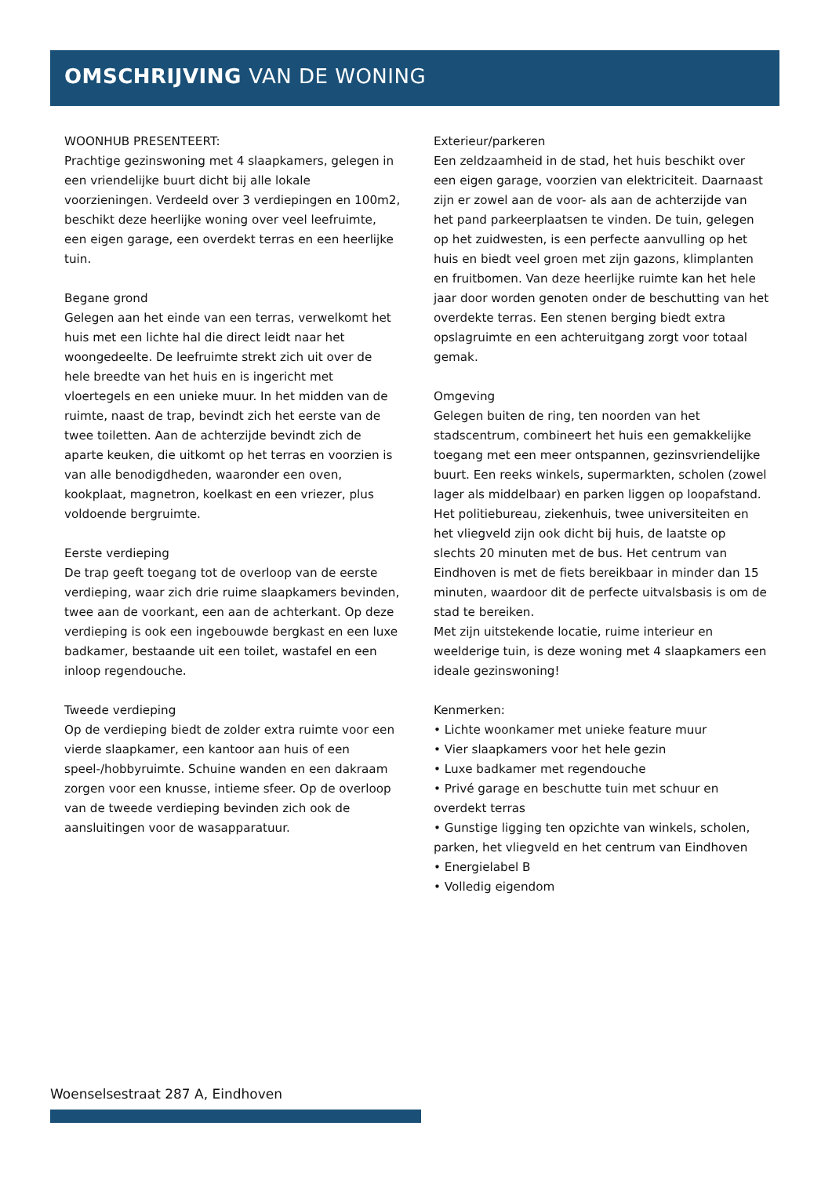OMSCHRIJVING VAN DE WONING
WOONHUB PRESENTEERT:
Prachtige gezinswoning met 4 slaapkamers, gelegen in een vriendelijke buurt dicht bij alle lokale voorzieningen. Verdeeld over 3 verdiepingen en 100m2, beschikt deze heerlijke woning over veel leefruimte, een eigen garage, een overdekt terras en een heerlijke tuin.
Begane grond
Gelegen aan het einde van een terras, verwelkomt het huis met een lichte hal die direct leidt naar het woongedeelte. De leefruimte strekt zich uit over de hele breedte van het huis en is ingericht met vloertegels en een unieke muur. In het midden van de ruimte, naast de trap, bevindt zich het eerste van de twee toiletten. Aan de achterzijde bevindt zich de aparte keuken, die uitkomt op het terras en voorzien is van alle benodigdheden, waaronder een oven, kookplaat, magnetron, koelkast en een vriezer, plus voldoende bergruimte.
Eerste verdieping
De trap geeft toegang tot de overloop van de eerste verdieping, waar zich drie ruime slaapkamers bevinden, twee aan de voorkant, een aan de achterkant. Op deze verdieping is ook een ingebouwde bergkast en een luxe badkamer, bestaande uit een toilet, wastafel en een inloop regendouche.
Tweede verdieping
Op de verdieping biedt de zolder extra ruimte voor een vierde slaapkamer, een kantoor aan huis of een speel-/hobbyruimte. Schuine wanden en een dakraam zorgen voor een knusse, intieme sfeer. Op de overloop van de tweede verdieping bevinden zich ook de aansluitingen voor de wasapparatuur.
Exterieur/parkeren
Een zeldzaamheid in de stad, het huis beschikt over een eigen garage, voorzien van elektriciteit. Daarnaast zijn er zowel aan de voor- als aan de achterzijde van het pand parkeerplaatsen te vinden. De tuin, gelegen op het zuidwesten, is een perfecte aanvulling op het huis en biedt veel groen met zijn gazons, klimplanten en fruitbomen. Van deze heerlijke ruimte kan het hele jaar door worden genoten onder de beschutting van het overdekte terras. Een stenen berging biedt extra opslagruimte en een achteruitgang zorgt voor totaal gemak.
Omgeving
Gelegen buiten de ring, ten noorden van het stadscentrum, combineert het huis een gemakkelijke toegang met een meer ontspannen, gezinsvriendelijke buurt. Een reeks winkels, supermarkten, scholen (zowel lager als middelbaar) en parken liggen op loopafstand. Het politiebureau, ziekenhuis, twee universiteiten en het vliegveld zijn ook dicht bij huis, de laatste op slechts 20 minuten met de bus. Het centrum van Eindhoven is met de fiets bereikbaar in minder dan 15 minuten, waardoor dit de perfecte uitvalsbasis is om de stad te bereiken.
Met zijn uitstekende locatie, ruime interieur en weelderige tuin, is deze woning met 4 slaapkamers een ideale gezinswoning!
Kenmerken:
• Lichte woonkamer met unieke feature muur
• Vier slaapkamers voor het hele gezin
• Luxe badkamer met regendouche
• Privé garage en beschutte tuin met schuur en overdekt terras
• Gunstige ligging ten opzichte van winkels, scholen, parken, het vliegveld en het centrum van Eindhoven
• Energielabel B
• Volledig eigendom
Woenselsestraat 287 A, Eindhoven